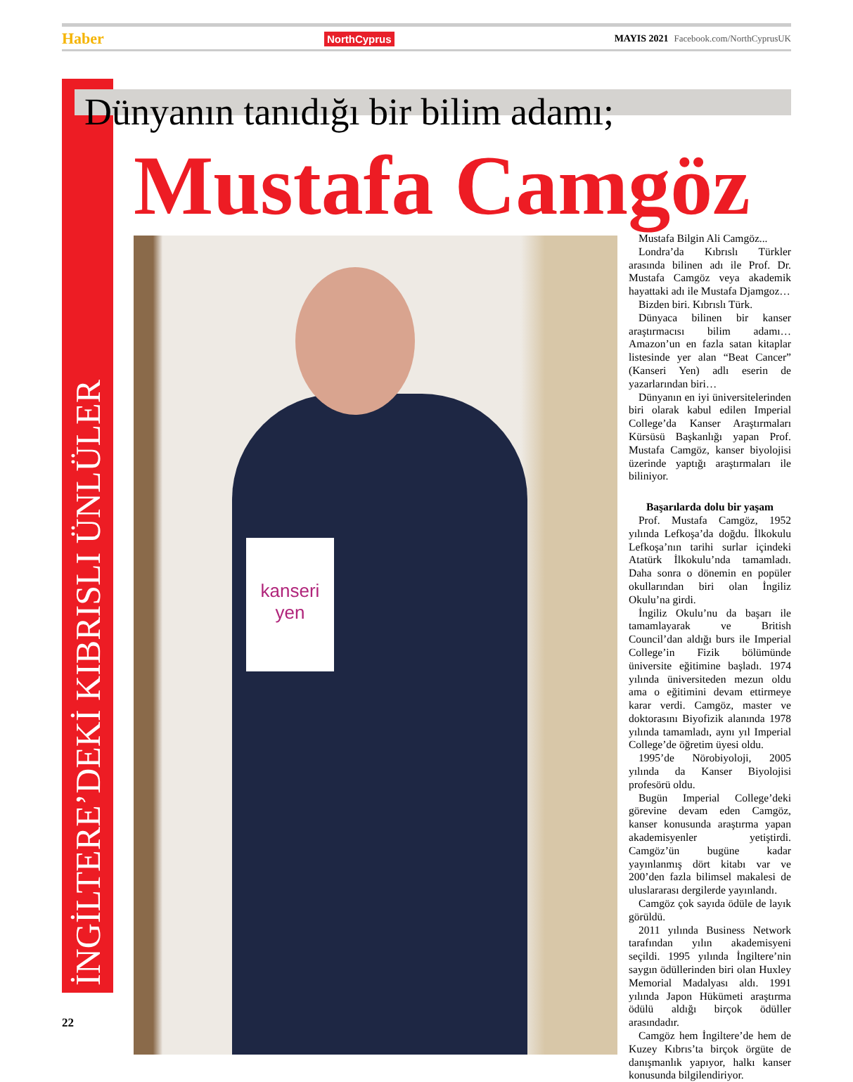Haber NorthCyprus MAYIS 2021 Facebook.com/NorthCyprusUK
İNGİLTERE’DEKİ KIBRISLI ÜNLÜLER
Dünyanın tanıdığı bir bilim adamı;
Mustafa Camgöz
kanseri
yen
Mustafa Bilgin Ali Camgöz...
Londra’da Kıbrıslı Türkler arasında bilinen adı ile Prof. Dr. Mustafa Camgöz veya akademik hayattaki adı ile Mustafa Djamgoz…
Bizden biri. Kıbrıslı Türk.
Dünyaca bilinen bir kanser araştırmacısı bilim adamı… Amazon’un en fazla satan kitaplar listesinde yer alan “Beat Cancer” (Kanseri Yen) adlı eserin de yazarlarından biri…
Dünyanın en iyi üniversitelerinden biri olarak kabul edilen Imperial College’da Kanser Araştırmaları Kürsüsü Başkanlığı yapan Prof. Mustafa Camgöz, kanser biyolojisi üzerinde yaptığı araştırmaları ile biliniyor.
Başarılarda dolu bir yaşam
Prof. Mustafa Camgöz, 1952 yılında Lefkoşa’da doğdu. İlkokulu Lefkoşa’nın tarihi surlar içindeki Atatürk İlkokulu’nda tamamladı. Daha sonra o dönemin en popüler okullarından biri olan İngiliz Okulu’na girdi.
İngiliz Okulu’nu da başarı ile tamamlayarak ve British Council’dan aldığı burs ile Imperial College’in Fizik bölümünde üniversite eğitimine başladı. 1974 yılında üniversiteden mezun oldu ama o eğitimini devam ettirmeye karar verdi. Camgöz, master ve doktorasını Biyofizik alanında 1978 yılında tamamladı, aynı yıl Imperial College’de öğretim üyesi oldu.
1995’de Nörobiyoloji, 2005 yılında da Kanser Biyolojisi profesörü oldu.
Bugün Imperial College’deki görevine devam eden Camgöz, kanser konusunda araştırma yapan akademisyenler yetiştirdi. Camgöz’ün bugüne kadar yayınlanmış dört kitabı var ve 200’den fazla bilimsel makalesi de uluslararası dergilerde yayınlandı.
Camgöz çok sayıda ödüle de layık görüldü.
2011 yılında Business Network tarafından yılın akademisyeni seçildi. 1995 yılında İngiltere’nin saygın ödüllerinden biri olan Huxley Memorial Madalyası aldı. 1991 yılında Japon Hükümeti araştırma ödülü aldığı birçok ödüller arasındadır.
Camgöz hem İngiltere’de hem de Kuzey Kıbrıs’ta birçok örgüte de danışmanlık yapıyor, halkı kanser konusunda bilgilendiriyor.
22